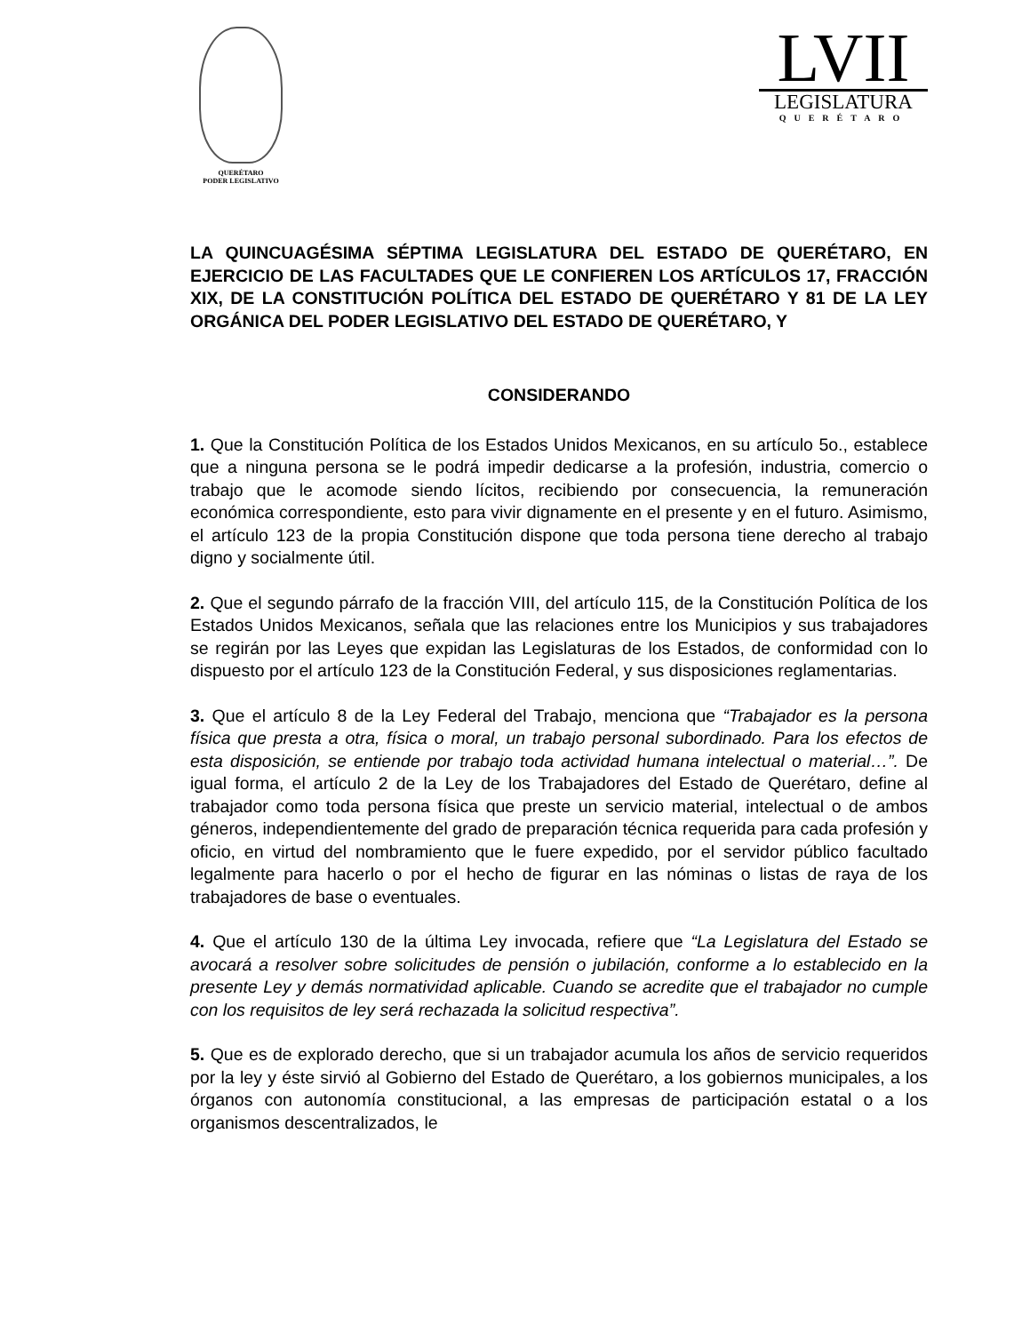QUERÉTARO
PODER LEGISLATIVO
LVII
LEGISLATURA
QUERÉTARO
LA QUINCUAGÉSIMA SÉPTIMA LEGISLATURA DEL ESTADO DE QUERÉTARO, EN EJERCICIO DE LAS FACULTADES QUE LE CONFIEREN LOS ARTÍCULOS 17, FRACCIÓN XIX, DE LA CONSTITUCIÓN POLÍTICA DEL ESTADO DE QUERÉTARO Y 81 DE LA LEY ORGÁNICA DEL PODER LEGISLATIVO DEL ESTADO DE QUERÉTARO, Y
CONSIDERANDO
1. Que la Constitución Política de los Estados Unidos Mexicanos, en su artículo 5o., establece que a ninguna persona se le podrá impedir dedicarse a la profesión, industria, comercio o trabajo que le acomode siendo lícitos, recibiendo por consecuencia, la remuneración económica correspondiente, esto para vivir dignamente en el presente y en el futuro. Asimismo, el artículo 123 de la propia Constitución dispone que toda persona tiene derecho al trabajo digno y socialmente útil.
2. Que el segundo párrafo de la fracción VIII, del artículo 115, de la Constitución Política de los Estados Unidos Mexicanos, señala que las relaciones entre los Municipios y sus trabajadores se regirán por las Leyes que expidan las Legislaturas de los Estados, de conformidad con lo dispuesto por el artículo 123 de la Constitución Federal, y sus disposiciones reglamentarias.
3. Que el artículo 8 de la Ley Federal del Trabajo, menciona que “Trabajador es la persona física que presta a otra, física o moral, un trabajo personal subordinado. Para los efectos de esta disposición, se entiende por trabajo toda actividad humana intelectual o material…”. De igual forma, el artículo 2 de la Ley de los Trabajadores del Estado de Querétaro, define al trabajador como toda persona física que preste un servicio material, intelectual o de ambos géneros, independientemente del grado de preparación técnica requerida para cada profesión y oficio, en virtud del nombramiento que le fuere expedido, por el servidor público facultado legalmente para hacerlo o por el hecho de figurar en las nóminas o listas de raya de los trabajadores de base o eventuales.
4. Que el artículo 130 de la última Ley invocada, refiere que “La Legislatura del Estado se avocará a resolver sobre solicitudes de pensión o jubilación, conforme a lo establecido en la presente Ley y demás normatividad aplicable. Cuando se acredite que el trabajador no cumple con los requisitos de ley será rechazada la solicitud respectiva”.
5. Que es de explorado derecho, que si un trabajador acumula los años de servicio requeridos por la ley y éste sirvió al Gobierno del Estado de Querétaro, a los gobiernos municipales, a los órganos con autonomía constitucional, a las empresas de participación estatal o a los organismos descentralizados, le